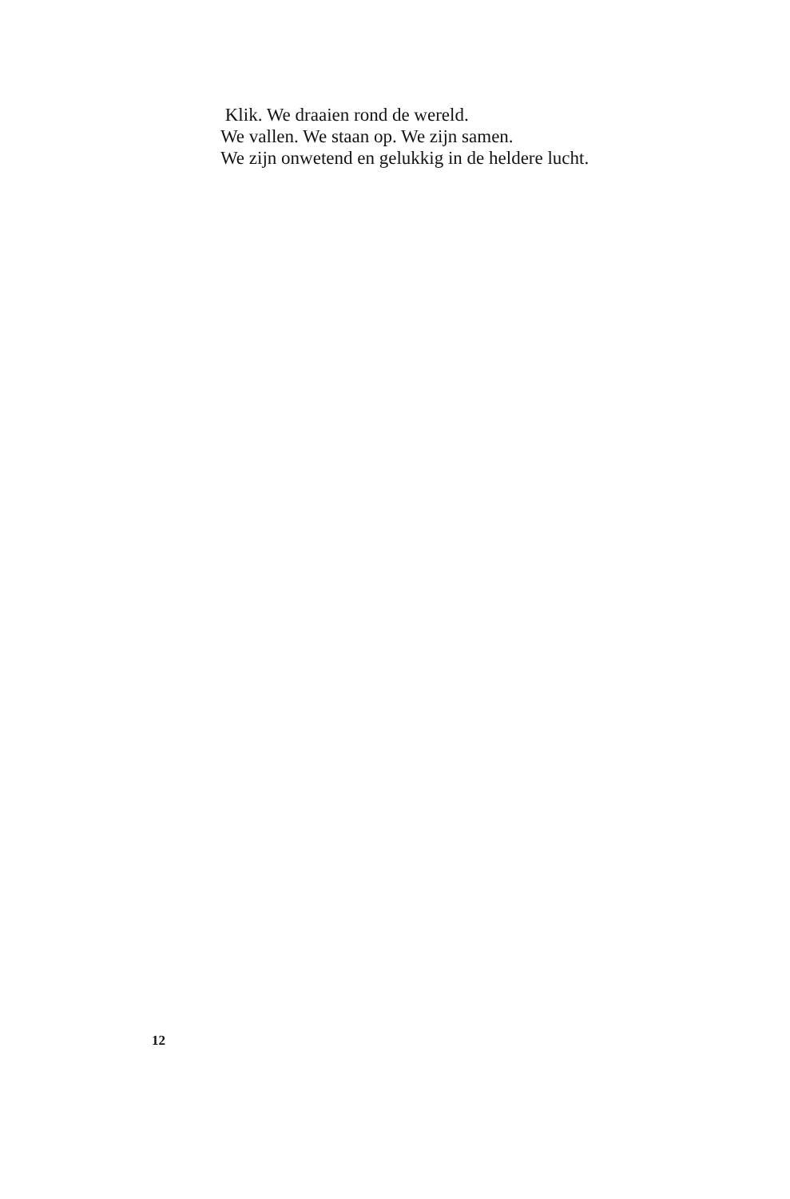Klik. We draaien rond de wereld.
We vallen. We staan op. We zijn samen.
We zijn onwetend en gelukkig in de heldere lucht.
12